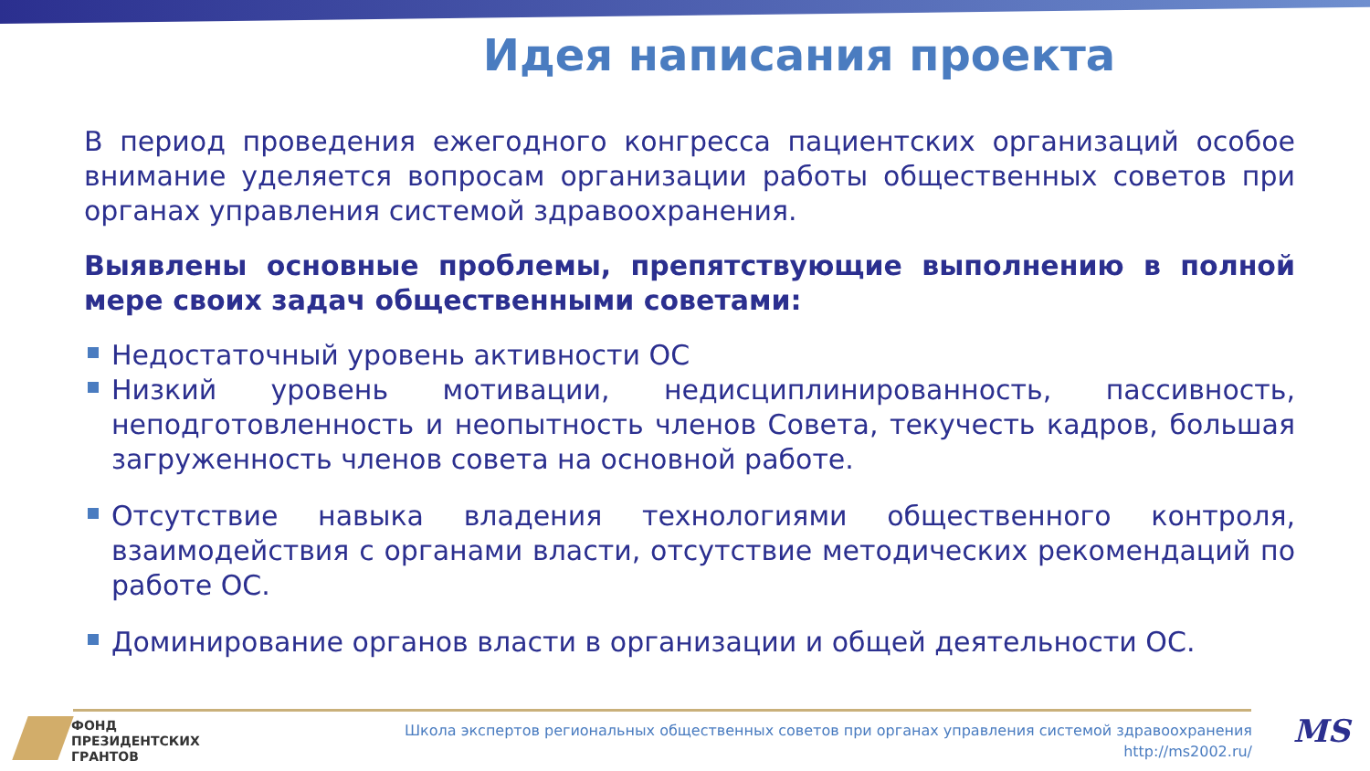Идея написания проекта
В период проведения ежегодного конгресса пациентских организаций особое внимание уделяется вопросам организации работы общественных советов при органах управления системой здравоохранения.
Выявлены основные проблемы, препятствующие выполнению в полной мере своих задач общественными советами:
Недостаточный уровень активности ОС
Низкий уровень мотивации, недисциплинированность, пассивность, неподготовленность и неопытность членов Совета, текучесть кадров, большая загруженность членов совета на основной работе.
Отсутствие навыка владения технологиями общественного контроля, взаимодействия с органами власти, отсутствие методических рекомендаций по работе ОС.
Доминирование органов власти в организации и общей деятельности ОС.
ФОНД
ПРЕЗИДЕНТСКИХ
ГРАНТОВ
Школа экспертов региональных общественных советов при органах управления системой здравоохранения
http://ms2002.ru/
MS